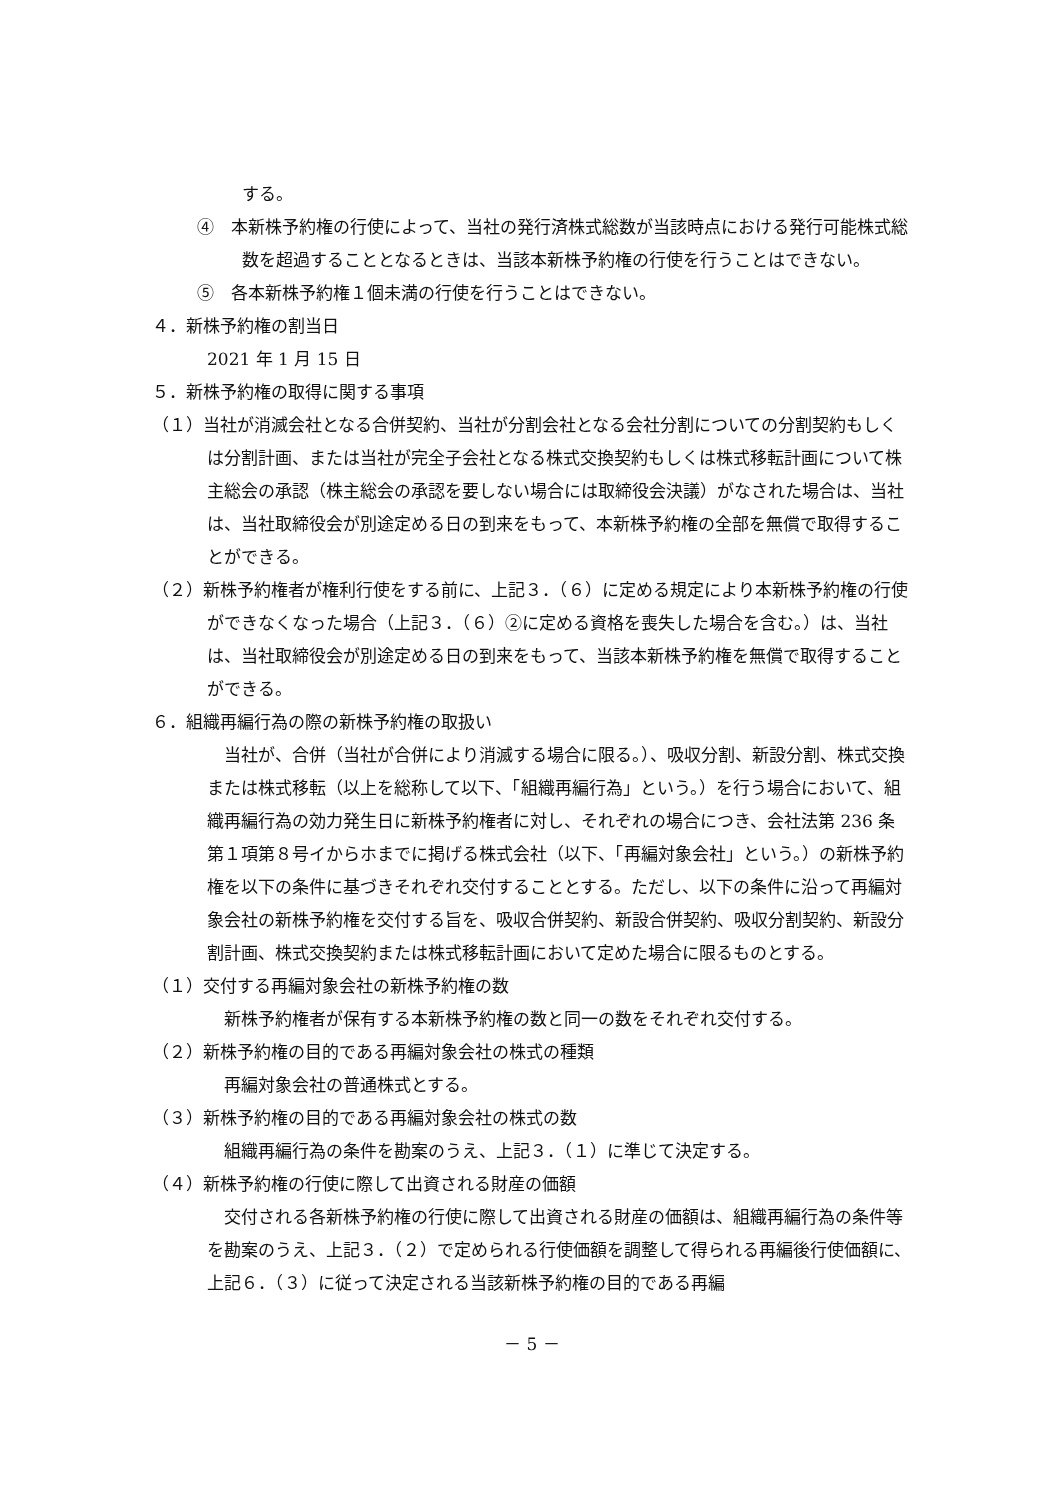する。
④　本新株予約権の行使によって、当社の発行済株式総数が当該時点における発行可能株式総数を超過することとなるときは、当該本新株予約権の行使を行うことはできない。
⑤　各本新株予約権１個未満の行使を行うことはできない。
４．新株予約権の割当日
2021 年 1 月 15 日
５．新株予約権の取得に関する事項
（１）当社が消滅会社となる合併契約、当社が分割会社となる会社分割についての分割契約もしくは分割計画、または当社が完全子会社となる株式交換契約もしくは株式移転計画について株主総会の承認（株主総会の承認を要しない場合には取締役会決議）がなされた場合は、当社は、当社取締役会が別途定める日の到来をもって、本新株予約権の全部を無償で取得することができる。
（２）新株予約権者が権利行使をする前に、上記３．（６）に定める規定により本新株予約権の行使ができなくなった場合（上記３．（６）②に定める資格を喪失した場合を含む。）は、当社は、当社取締役会が別途定める日の到来をもって、当該本新株予約権を無償で取得することができる。
６．組織再編行為の際の新株予約権の取扱い
当社が、合併（当社が合併により消滅する場合に限る。）、吸収分割、新設分割、株式交換または株式移転（以上を総称して以下、「組織再編行為」という。）を行う場合において、組織再編行為の効力発生日に新株予約権者に対し、それぞれの場合につき、会社法第 236 条第１項第８号イからホまでに掲げる株式会社（以下、「再編対象会社」という。）の新株予約権を以下の条件に基づきそれぞれ交付することとする。ただし、以下の条件に沿って再編対象会社の新株予約権を交付する旨を、吸収合併契約、新設合併契約、吸収分割契約、新設分割計画、株式交換契約または株式移転計画において定めた場合に限るものとする。
（１）交付する再編対象会社の新株予約権の数
新株予約権者が保有する本新株予約権の数と同一の数をそれぞれ交付する。
（２）新株予約権の目的である再編対象会社の株式の種類
再編対象会社の普通株式とする。
（３）新株予約権の目的である再編対象会社の株式の数
組織再編行為の条件を勘案のうえ、上記３．（１）に準じて決定する。
（４）新株予約権の行使に際して出資される財産の価額
交付される各新株予約権の行使に際して出資される財産の価額は、組織再編行為の条件等を勘案のうえ、上記３．（２）で定められる行使価額を調整して得られる再編後行使価額に、上記６．（３）に従って決定される当該新株予約権の目的である再編
－ 5 －